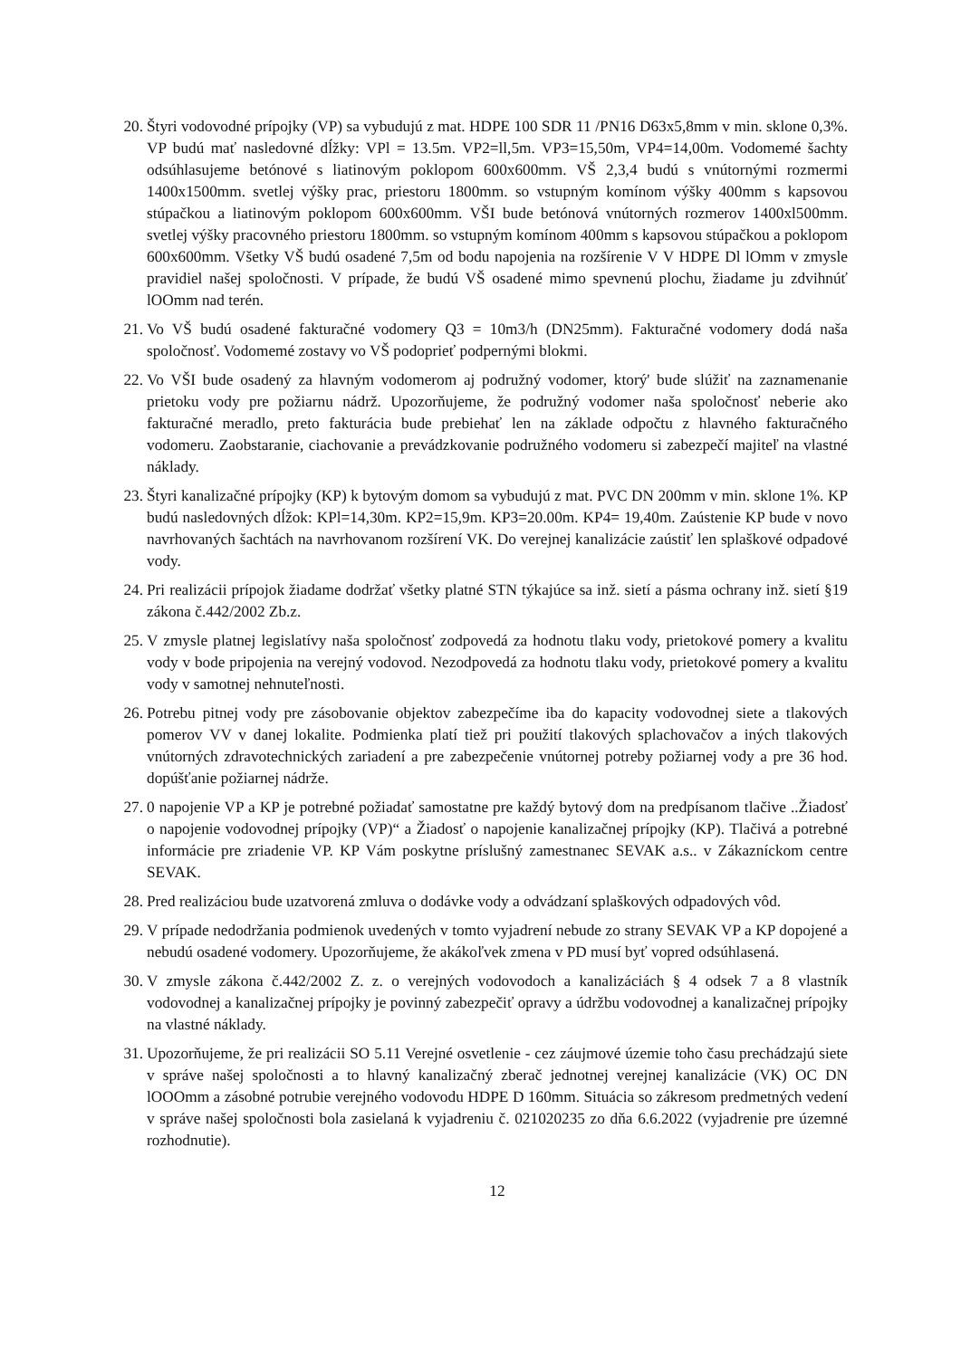20. Štyri vodovodné prípojky (VP) sa vybudujú z mat. HDPE 100 SDR 11 /PN16 D63x5,8mm v min. sklone 0,3%. VP budú mať nasledovné dĺžky: VPl = 13.5m. VP2=ll,5m. VP3=15,50m, VP4=14,00m. Vodomemé šachty odsúhlasujeme betónové s liatinovým poklopom 600x600mm. VŠ 2,3,4 budú s vnútornými rozmermi 1400x1500mm. svetlej výšky prac, priestoru 1800mm. so vstupným komínom výšky 400mm s kapsovou stúpačkou a liatinovým poklopom 600x600mm. VŠI bude betónová vnútorných rozmerov 1400xl500mm. svetlej výšky pracovného priestoru 1800mm. so vstupným komínom 400mm s kapsovou stúpačkou a poklopom 600x600mm. Všetky VŠ budú osadené 7,5m od bodu napojenia na rozšírenie V V HDPE Dl lOmm v zmysle pravidiel našej spoločnosti. V prípade, že budú VŠ osadené mimo spevnenú plochu, žiadame ju zdvihnúť lOOmm nad terén.
21. Vo VŠ budú osadené fakturačné vodomery Q3 = 10m3/h (DN25mm). Fakturačné vodomery dodá naša spoločnosť. Vodomemé zostavy vo VŠ podoprieť podpernými blokmi.
22. Vo VŠI bude osadený za hlavným vodomerom aj podružný vodomer, ktorý' bude slúžiť na zaznamenanie prietoku vody pre požiarnu nádrž. Upozorňujeme, že podružný vodomer naša spoločnosť neberie ako fakturačné meradlo, preto fakturácia bude prebiehať len na základe odpočtu z hlavného fakturačného vodomeru. Zaobstaranie, ciachovanie a prevádzkovanie podružného vodomeru si zabezpečí majiteľ na vlastné náklady.
23. Štyri kanalizačné prípojky (KP) k bytovým domom sa vybudujú z mat. PVC DN 200mm v min. sklone 1%. KP budú nasledovných dĺžok: KPl=14,30m. KP2=15,9m. KP3=20.00m. KP4= 19,40m. Zaústenie KP bude v novo navrhovaných šachtách na navrhovanom rozšírení VK. Do verejnej kanalizácie zaústiť len splaškové odpadové vody.
24. Pri realizácii prípojok žiadame dodržať všetky platné STN týkajúce sa inž. sietí a pásma ochrany inž. sietí §19 zákona č.442/2002 Zb.z.
25. V zmysle platnej legislatívy naša spoločnosť zodpovedá za hodnotu tlaku vody, prietokové pomery a kvalitu vody v bode pripojenia na verejný vodovod. Nezodpovedá za hodnotu tlaku vody, prietokové pomery a kvalitu vody v samotnej nehnuteľnosti.
26. Potrebu pitnej vody pre zásobovanie objektov zabezpečíme iba do kapacity vodovodnej siete a tlakových pomerov VV v danej lokalite. Podmienka platí tiež pri použití tlakových splachovačov a iných tlakových vnútorných zdravotechnických zariadení a pre zabezpečenie vnútornej potreby požiarnej vody a pre 36 hod. dopúšťanie požiarnej nádrže.
27. 0 napojenie VP a KP je potrebné požiadať samostatne pre každý bytový dom na predpísanom tlačive ..Žiadosť o napojenie vodovodnej prípojky (VP)“ a Žiadosť o napojenie kanalizačnej prípojky (KP). Tlačivá a potrebné informácie pre zriadenie VP. KP Vám poskytne príslušný zamestnanec SEVAK a.s.. v Zákazníckom centre SEVAK.
28. Pred realizáciou bude uzatvorená zmluva o dodávke vody a odvádzaní splaškových odpadových vôd.
29. V prípade nedodržania podmienok uvedených v tomto vyjadrení nebude zo strany SEVAK VP a KP dopojené a nebudú osadené vodomery. Upozorňujeme, že akákoľvek zmena v PD musí byť vopred odsúhlasená.
30. V zmysle zákona č.442/2002 Z. z. o verejných vodovodoch a kanalizáciách § 4 odsek 7 a 8 vlastník vodovodnej a kanalizačnej prípojky je povinný zabezpečiť opravy a údržbu vodovodnej a kanalizačnej prípojky na vlastné náklady.
31. Upozorňujeme, že pri realizácii SO 5.11 Verejné osvetlenie - cez záujmové územie toho času prechádzajú siete v správe našej spoločnosti a to hlavný kanalizačný zberač jednotnej verejnej kanalizácie (VK) OC DN lOOOmm a zásobné potrubie verejného vodovodu HDPE D 160mm. Situácia so zákresom predmetných vedení v správe našej spoločnosti bola zasielaná k vyjadreniu č. 021020235 zo dňa 6.6.2022 (vyjadrenie pre územné rozhodnutie).
12